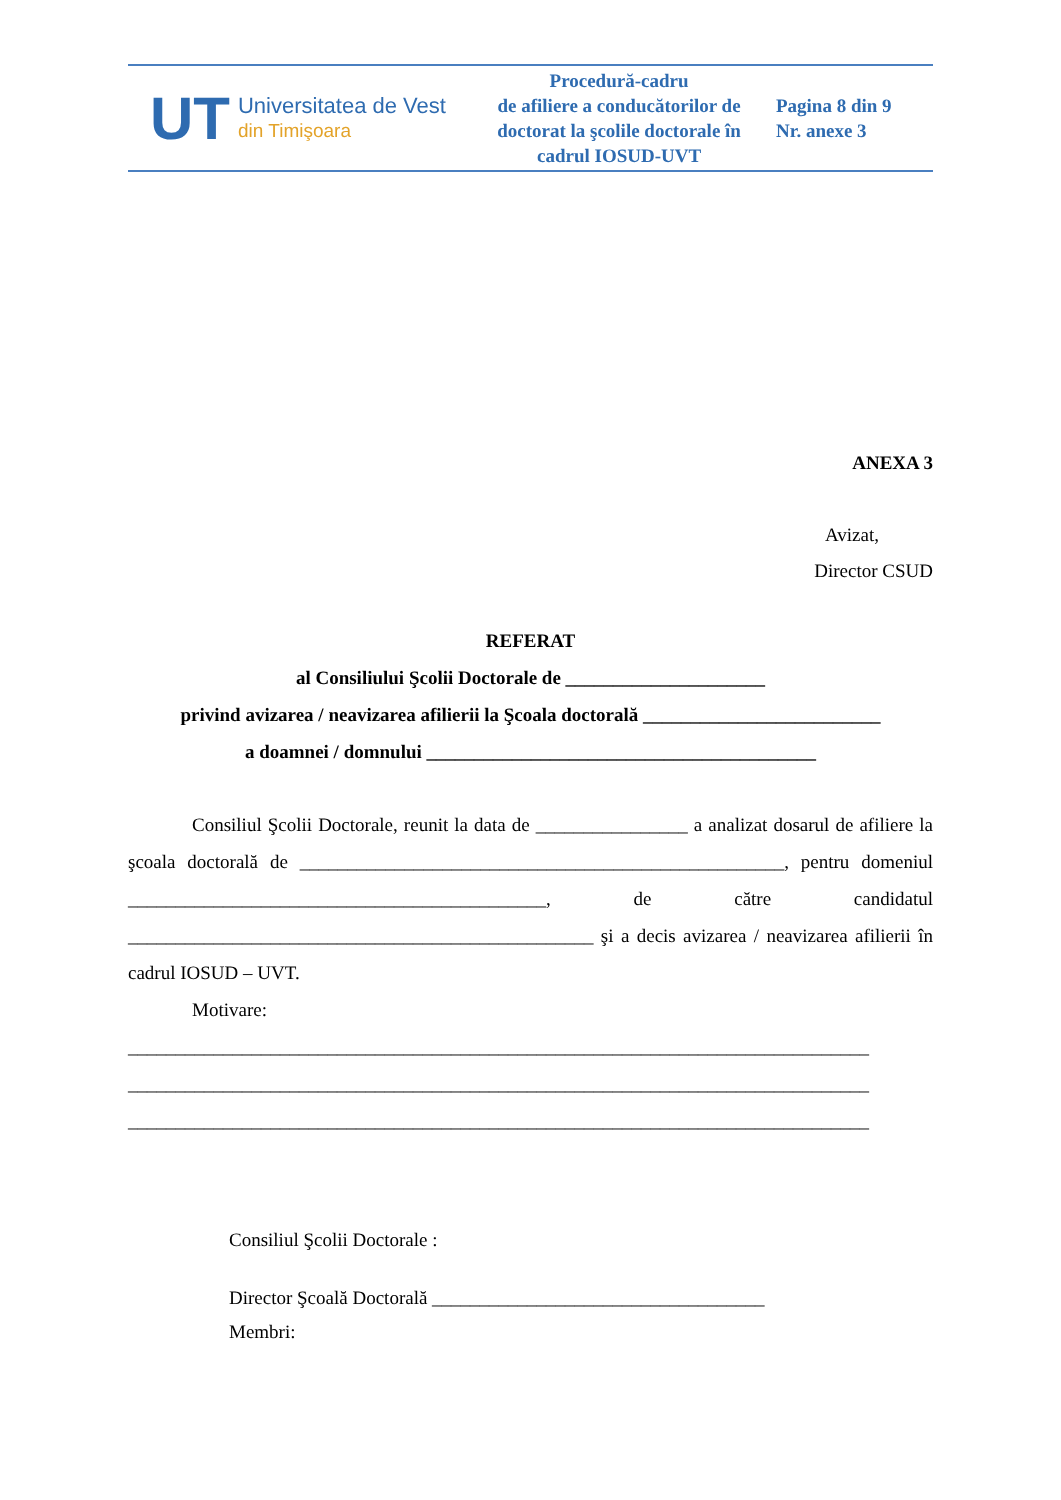| UT Universitatea de Vest din Timişoara | Procedură-cadru de afiliere a conducătorilor de doctorat la şcolile doctorale în cadrul IOSUD-UVT | Pagina 8 din 9 Nr. anexe 3 |
ANEXA 3
Avizat,
Director CSUD
REFERAT
al Consiliului Şcolii Doctorale de _____________________
privind avizarea / neavizarea afilierii la Şcoala doctorală _________________________
a doamnei / domnului _________________________________________
Consiliul Şcolii Doctorale, reunit la data de ________________ a analizat dosarul de afiliere la şcoala doctorală de ___________________________________________________, pentru domeniul ____________________________________________, de către candidatul _________________________________________________ şi a decis avizarea / neavizarea afilierii în cadrul IOSUD – UVT.
Motivare:
______________________________________________________________________________
______________________________________________________________________________
______________________________________________________________________________
Consiliul Şcolii Doctorale :
Director Şcoală Doctorală ___________________________________
Membri: